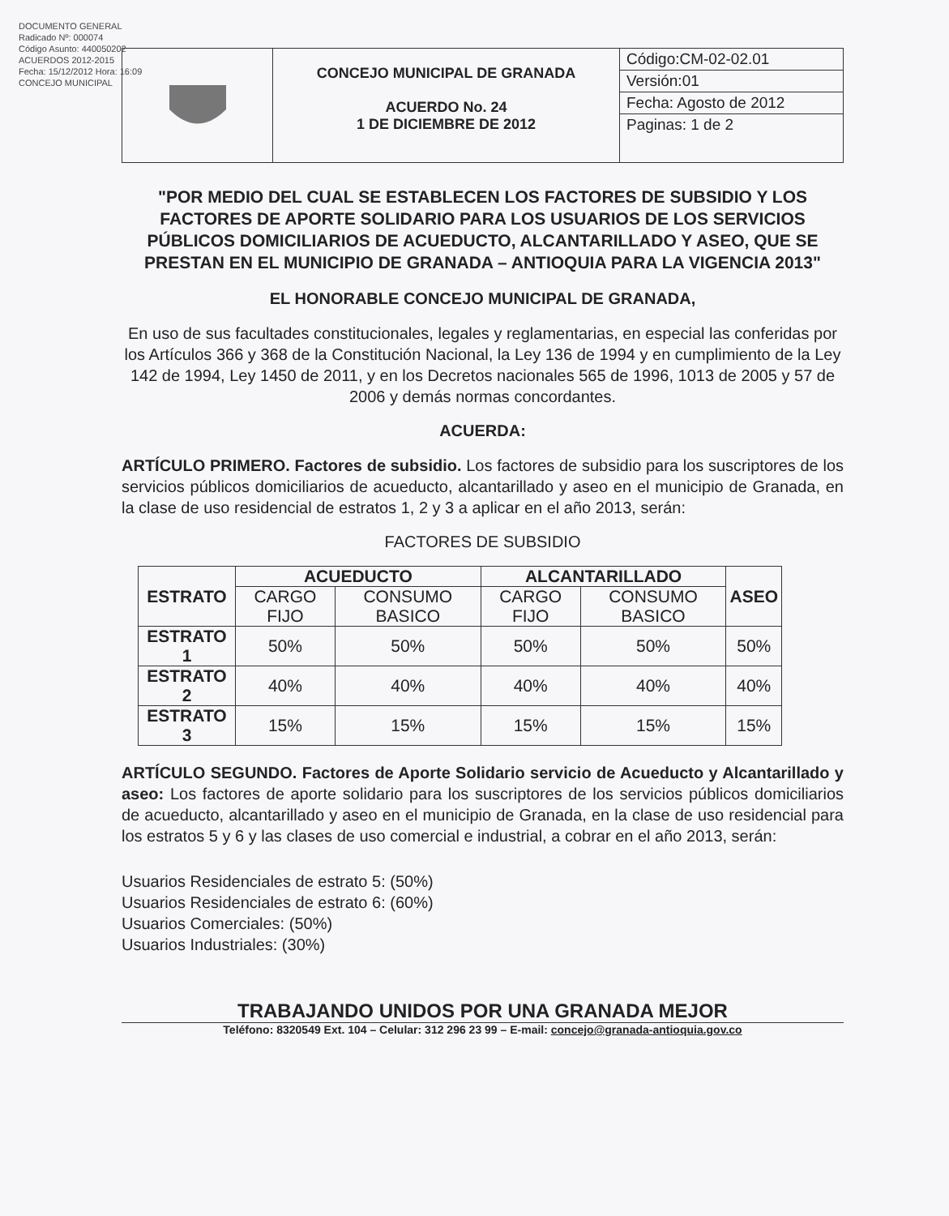DOCUMENTO GENERAL
Radicado Nº: 000074
Código Asunto: 440050202
ACUERDOS 2012-2015
Fecha: 15/12/2012 Hora: 16:09
CONCEJO MUNICIPAL
CONCEJO MUNICIPAL DE GRANADA
ACUERDO No. 24
1 DE DICIEMBRE DE 2012
Código:CM-02-02.01
Versión:01
Fecha: Agosto de 2012
Paginas: 1 de 2
"POR MEDIO DEL CUAL SE ESTABLECEN LOS FACTORES DE SUBSIDIO Y LOS FACTORES DE APORTE SOLIDARIO PARA LOS USUARIOS DE LOS SERVICIOS PÚBLICOS DOMICILIARIOS DE ACUEDUCTO, ALCANTARILLADO Y ASEO, QUE SE PRESTAN EN EL MUNICIPIO DE GRANADA – ANTIOQUIA PARA LA VIGENCIA 2013"
EL HONORABLE CONCEJO MUNICIPAL DE GRANADA,
En uso de sus facultades constitucionales, legales y reglamentarias, en especial las conferidas por los Artículos 366 y 368 de la Constitución Nacional, la Ley 136 de 1994 y en cumplimiento de la Ley 142 de 1994, Ley 1450 de 2011, y en los Decretos nacionales 565 de 1996, 1013 de 2005 y 57 de 2006 y demás normas concordantes.
ACUERDA:
ARTÍCULO PRIMERO. Factores de subsidio. Los factores de subsidio para los suscriptores de los servicios públicos domiciliarios de acueducto, alcantarillado y aseo en el municipio de Granada, en la clase de uso residencial de estratos 1, 2 y 3 a aplicar en el año 2013, serán:
FACTORES DE SUBSIDIO
| ESTRATO | ACUEDUCTO | | ALCANTARILLADO | | ASEO |
| --- | --- | --- | --- | --- | --- |
| | CARGO FIJO | CONSUMO BASICO | CARGO FIJO | CONSUMO BASICO | |
| ESTRATO 1 | 50% | 50% | 50% | 50% | 50% |
| ESTRATO 2 | 40% | 40% | 40% | 40% | 40% |
| ESTRATO 3 | 15% | 15% | 15% | 15% | 15% |
ARTÍCULO SEGUNDO. Factores de Aporte Solidario servicio de Acueducto y Alcantarillado y aseo: Los factores de aporte solidario para los suscriptores de los servicios públicos domiciliarios de acueducto, alcantarillado y aseo en el municipio de Granada, en la clase de uso residencial para los estratos 5 y 6 y las clases de uso comercial e industrial, a cobrar en el año 2013, serán:
Usuarios Residenciales de estrato 5: (50%)
Usuarios Residenciales de estrato 6: (60%)
Usuarios Comerciales: (50%)
Usuarios Industriales: (30%)
TRABAJANDO UNIDOS POR UNA GRANADA MEJOR
Teléfono: 8320549 Ext. 104 – Celular: 312 296 23 99 – E-mail: concejo@granada-antioquia.gov.co